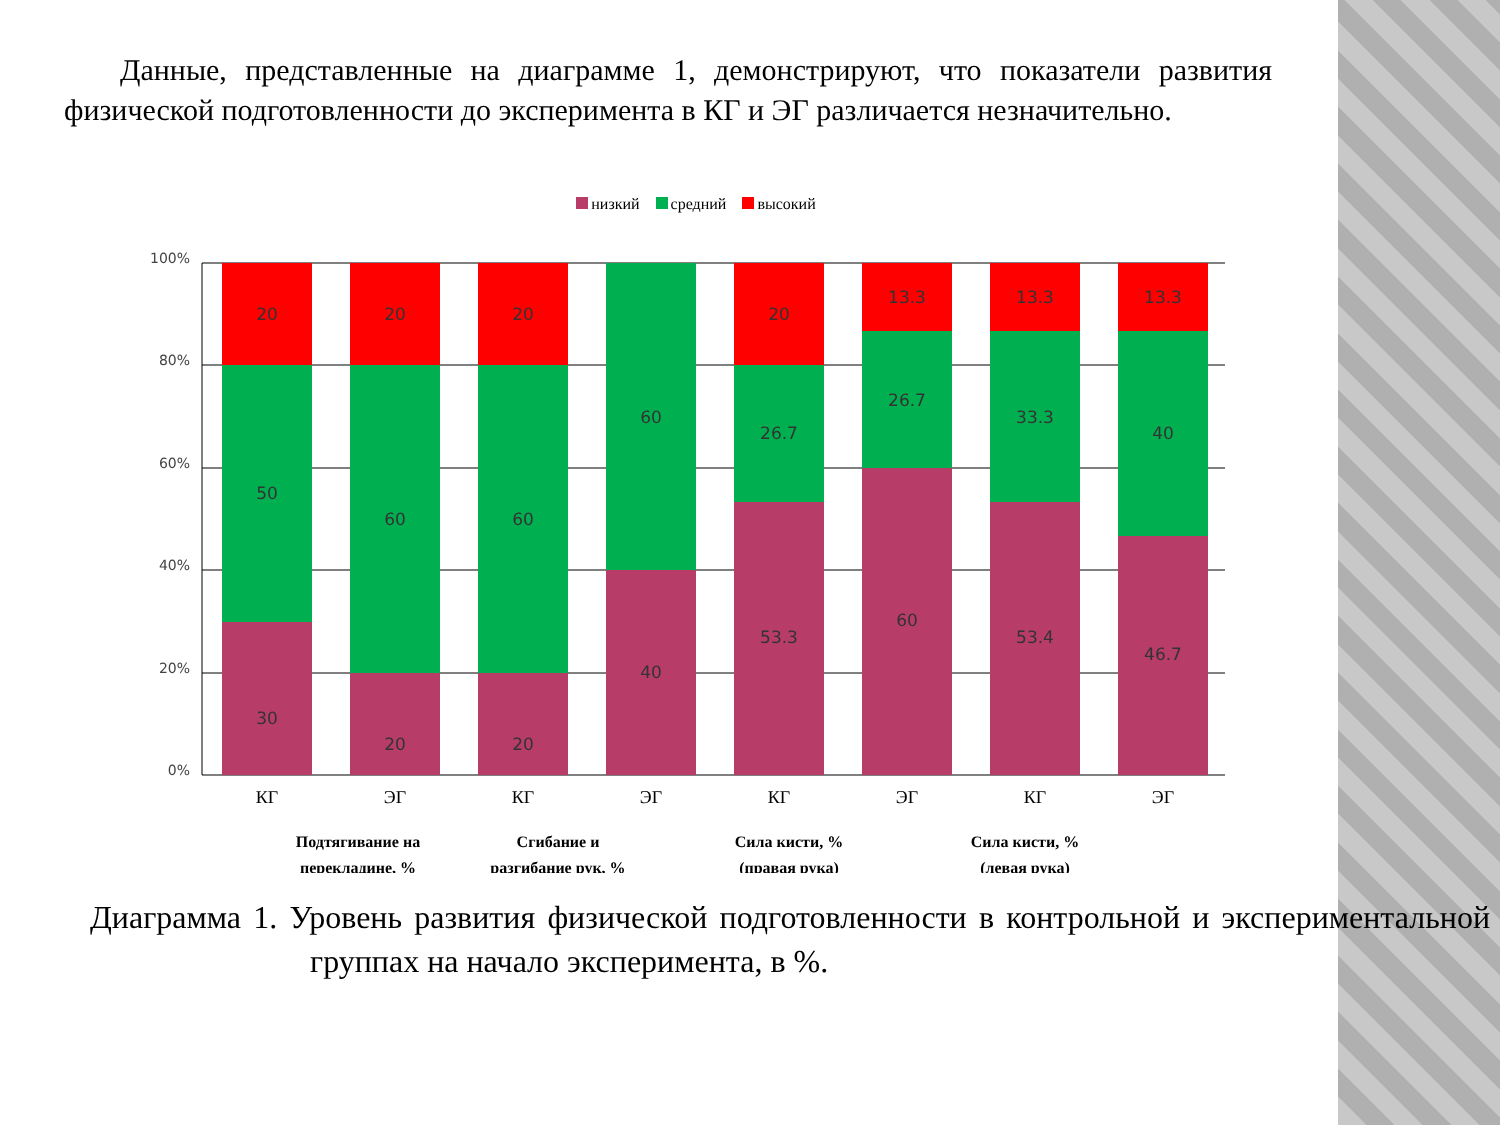Данные, представленные на диаграмме 1, демонстрируют, что показатели развития физической подготовленности до эксперимента в КГ и ЭГ различается незначительно.
низкий средний высокий
100%
80%
60%
40%
20%
0%
20
50
30
20
60
20
20
60
20
60
40
20
26.7
53.3
13.3
26.7
60
13.3
33.3
53.4
13.3
40
46.7
КГ
ЭГ
КГ
ЭГ
КГ
ЭГ
КГ
ЭГ
Подтягивание на
перекладине, %
Сгибание и
разгибание рук, %
Сила кисти, %
(правая рука)
Сила кисти, %
(левая рука)
Диаграмма 1. Уровень развития физической подготовленности в контрольной и экспериментальной группах на начало эксперимента, в %.